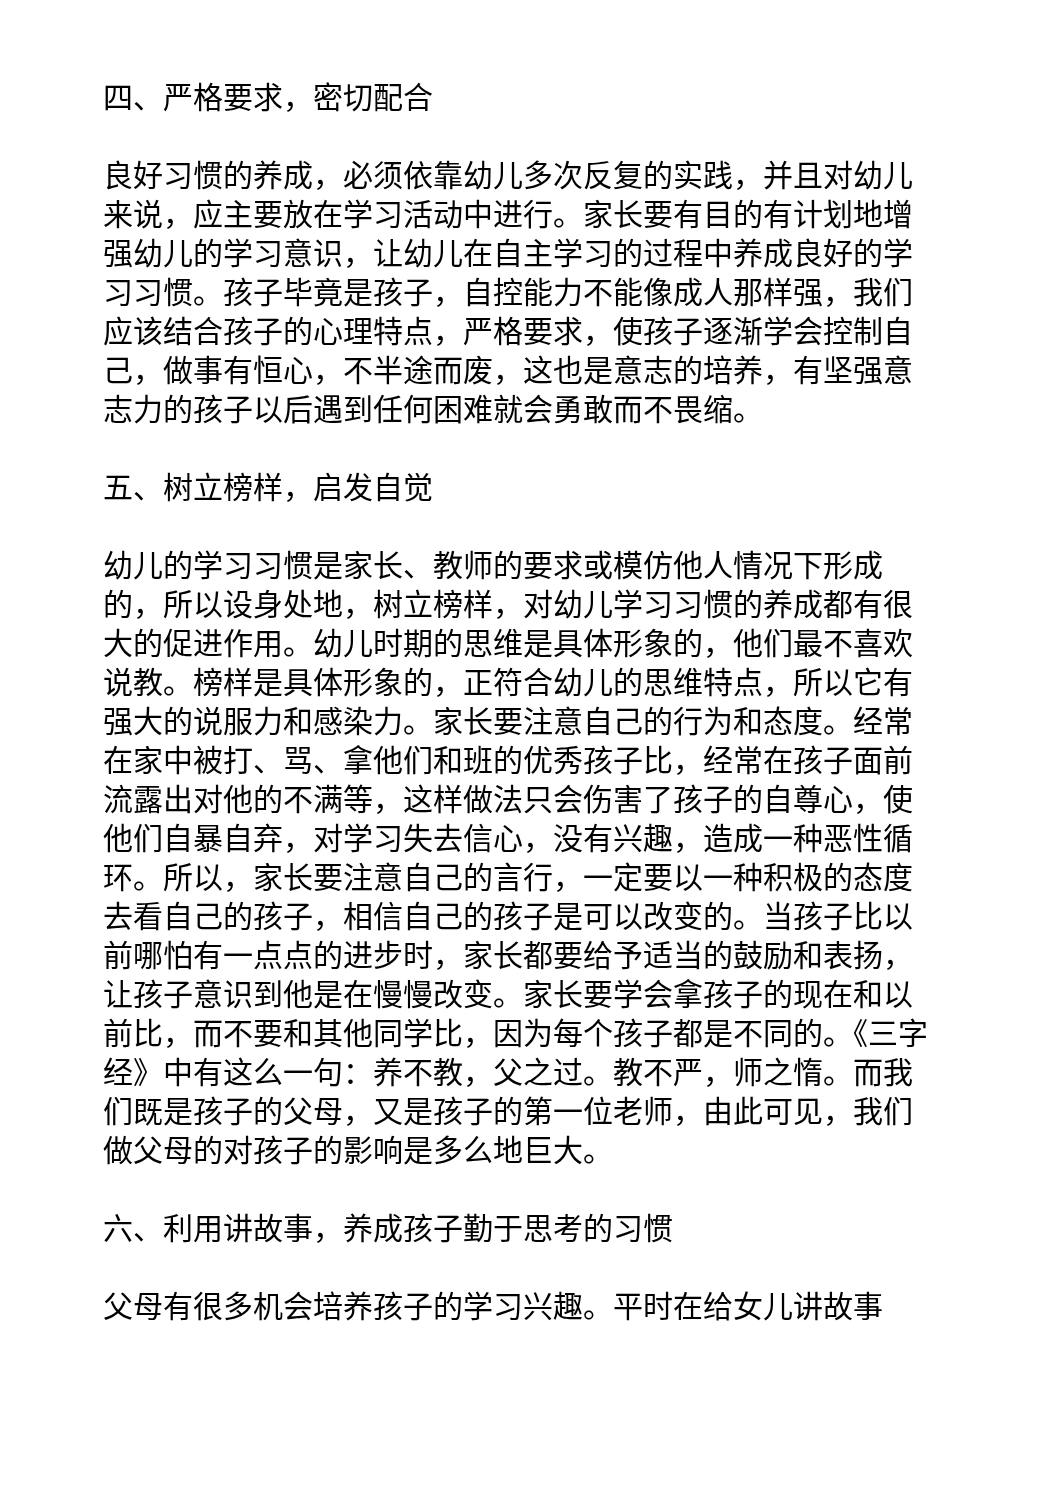四、严格要求，密切配合
良好习惯的养成，必须依靠幼儿多次反复的实践，并且对幼儿来说，应主要放在学习活动中进行。家长要有目的有计划地增强幼儿的学习意识，让幼儿在自主学习的过程中养成良好的学习习惯。孩子毕竟是孩子，自控能力不能像成人那样强，我们应该结合孩子的心理特点，严格要求，使孩子逐渐学会控制自己，做事有恒心，不半途而废，这也是意志的培养，有坚强意志力的孩子以后遇到任何困难就会勇敢而不畏缩。
五、树立榜样，启发自觉
幼儿的学习习惯是家长、教师的要求或模仿他人情况下形成的，所以设身处地，树立榜样，对幼儿学习习惯的养成都有很大的促进作用。幼儿时期的思维是具体形象的，他们最不喜欢说教。榜样是具体形象的，正符合幼儿的思维特点，所以它有强大的说服力和感染力。家长要注意自己的行为和态度。经常在家中被打、骂、拿他们和班的优秀孩子比，经常在孩子面前流露出对他的不满等，这样做法只会伤害了孩子的自尊心，使他们自暴自弃，对学习失去信心，没有兴趣，造成一种恶性循环。所以，家长要注意自己的言行，一定要以一种积极的态度去看自己的孩子，相信自己的孩子是可以改变的。当孩子比以前哪怕有一点点的进步时，家长都要给予适当的鼓励和表扬，让孩子意识到他是在慢慢改变。家长要学会拿孩子的现在和以前比，而不要和其他同学比，因为每个孩子都是不同的。《三字经》中有这么一句：养不教，父之过。教不严，师之惰。而我们既是孩子的父母，又是孩子的第一位老师，由此可见，我们做父母的对孩子的影响是多么地巨大。
六、利用讲故事，养成孩子勤于思考的习惯
父母有很多机会培养孩子的学习兴趣。平时在给女儿讲故事